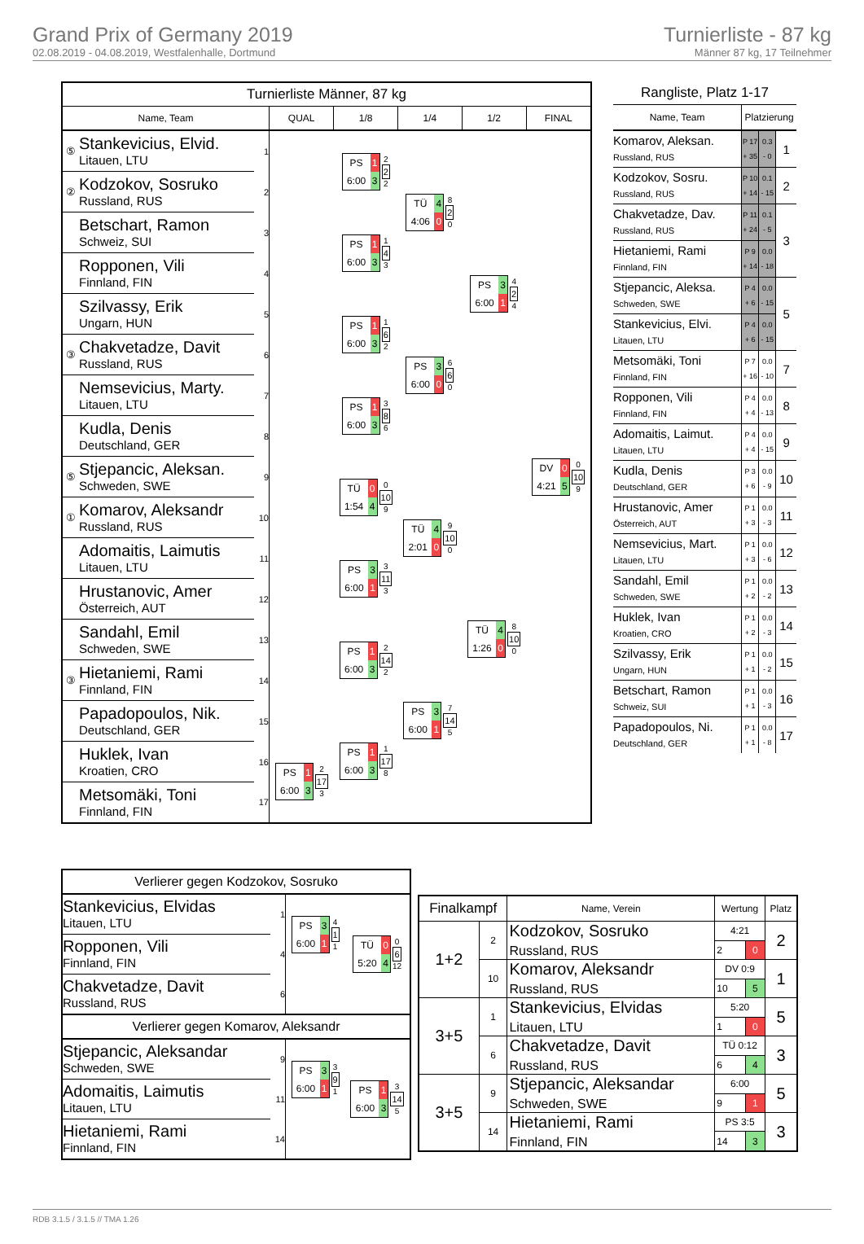Grand Prix of Germany 2019
02.08.2019 - 04.08.2019, Westfalenhalle, Dortmund
Turnierliste - 87 kg
Männer 87 kg, 17 Teilnehmer
| Turnierliste Männer, 87 kg | | | | | | | |
| Name, Team | | | QUAL | 1/8 | 1/4 | 1/2 | FINAL |
| ⑤ | Stankevicius, Elvid. Litauen, LTU | 1 | | PS 1 6:00 3 2 2 2 | TÜ 4 4:06 0 8 2 0 | PS 3 6:00 1 4 2 4 | DV 0 4:21 5 0 10 9 |
| ② | Kodzokov, Sosruko Russland, RUS | 2 | | | | | |
| | Betschart, Ramon Schweiz, SUI | 3 | | PS 1 6:00 3 1 4 3 | | | |
| | Ropponen, Vili Finnland, FIN | 4 | | | | | |
| | Szilvassy, Erik Ungarn, HUN | 5 | | PS 1 6:00 3 1 6 2 | PS 3 6:00 0 6 6 0 | | |
| ③ | Chakvetadze, Davit Russland, RUS | 6 | | | | | |
| | Nemsevicius, Marty. Litauen, LTU | 7 | | PS 1 6:00 3 3 8 6 | | | |
| | Kudla, Denis Deutschland, GER | 8 | | | | | |
| ⑤ | Stjepancic, Aleksan. Schweden, SWE | 9 | | TÜ 0 1:54 4 0 10 9 | TÜ 4 2:01 0 9 10 0 | TÜ 4 1:26 0 8 10 0 | |
| ① | Komarov, Aleksandr Russland, RUS | 10 | | | | | |
| | Adomaitis, Laimutis Litauen, LTU | 11 | | PS 3 6:00 1 3 11 3 | | | |
| | Hrustanovic, Amer Österreich, AUT | 12 | | | | | |
| | Sandahl, Emil Schweden, SWE | 13 | | PS 1 6:00 3 2 14 2 | PS 3 6:00 1 7 14 5 | | |
| ③ | Hietaniemi, Rami Finnland, FIN | 14 | | | | | |
| | Papadopoulos, Nik. Deutschland, GER | 15 | | PS 1 6:00 3 1 17 8 | | | |
| | Huklek, Ivan Kroatien, CRO | 16 | PS 1 6:00 3 2 17 3 | | | | |
| | Metsomäki, Toni Finnland, FIN | 17 | | | | | |
| Rangliste, Platz 1-17 | | | |
| Name, Team | Platzierung | | |
| Komarov, Aleksan. Russland, RUS | P 17 + 35 | 0.3 - 0 | 1 |
| Kodzokov, Sosru. Russland, RUS | P 10 + 14 | 0.1 - 15 | 2 |
| Chakvetadze, Dav. Russland, RUS | P 11 + 24 | 0.1 - 5 | 3 |
| Hietaniemi, Rami Finnland, FIN | P 9 + 14 | 0.0 - 18 | |
| Stjepancic, Aleksa. Schweden, SWE | P 4 + 6 | 0.0 - 15 | 5 |
| Stankevicius, Elvi. Litauen, LTU | P 4 + 6 | 0.0 - 15 | |
| Metsomäki, Toni Finnland, FIN | P 7 + 16 | 0.0 - 10 | 7 |
| Ropponen, Vili Finnland, FIN | P 4 + 4 | 0.0 - 13 | 8 |
| Adomaitis, Laimut. Litauen, LTU | P 4 + 4 | 0.0 - 15 | 9 |
| Kudla, Denis Deutschland, GER | P 3 + 6 | 0.0 - 9 | 10 |
| Hrustanovic, Amer Österreich, AUT | P 1 + 3 | 0.0 - 3 | 11 |
| Nemsevicius, Mart. Litauen, LTU | P 1 + 3 | 0.0 - 6 | 12 |
| Sandahl, Emil Schweden, SWE | P 1 + 2 | 0.0 - 2 | 13 |
| Huklek, Ivan Kroatien, CRO | P 1 + 2 | 0.0 - 3 | 14 |
| Szilvassy, Erik Ungarn, HUN | P 1 + 1 | 0.0 - 2 | 15 |
| Betschart, Ramon Schweiz, SUI | P 1 + 1 | 0.0 - 3 | 16 |
| Papadopoulos, Ni. Deutschland, GER | P 1 + 1 | 0.0 - 8 | 17 |
| Verlierer gegen Kodzokov, Sosruko | | | |
| Stankevicius, Elvidas Litauen, LTU | 1 | PS 3 6:00 1 4 1 1 | TÜ 0 5:20 4 0 6 12 |
| Ropponen, Vili Finnland, FIN | 4 | | |
| Chakvetadze, Davit Russland, RUS | 6 | | |
| Verlierer gegen Komarov, Aleksandr | | | |
| Stjepancic, Aleksandar Schweden, SWE | 9 | PS 3 6:00 1 3 9 1 | PS 1 6:00 3 3 14 5 |
| Adomaitis, Laimutis Litauen, LTU | 11 | | |
| Hietaniemi, Rami Finnland, FIN | 14 | | |
| Finalkampf | | Name, Verein | Wertung | | Platz |
| --- | --- | --- | --- | --- | --- |
| 1+2 | 2 | Kodzokov, Sosruko Russland, RUS | 4:21 | | 2 |
| | | | 2 | 0 | |
| | 10 | Komarov, Aleksandr Russland, RUS | DV 0:9 | | 1 |
| | | | 10 | 5 | |
| 3+5 | 1 | Stankevicius, Elvidas Litauen, LTU | 5:20 | | 5 |
| | | | 1 | 0 | |
| | 6 | Chakvetadze, Davit Russland, RUS | TÜ 0:12 | | 3 |
| | | | 6 | 4 | |
| 3+5 | 9 | Stjepancic, Aleksandar Schweden, SWE | 6:00 | | 5 |
| | | | 9 | 1 | |
| | 14 | Hietaniemi, Rami Finnland, FIN | PS 3:5 | | 3 |
| | | | 14 | 3 | |
RDB 3.1.5 / 3.1.5 // TMA 1.26